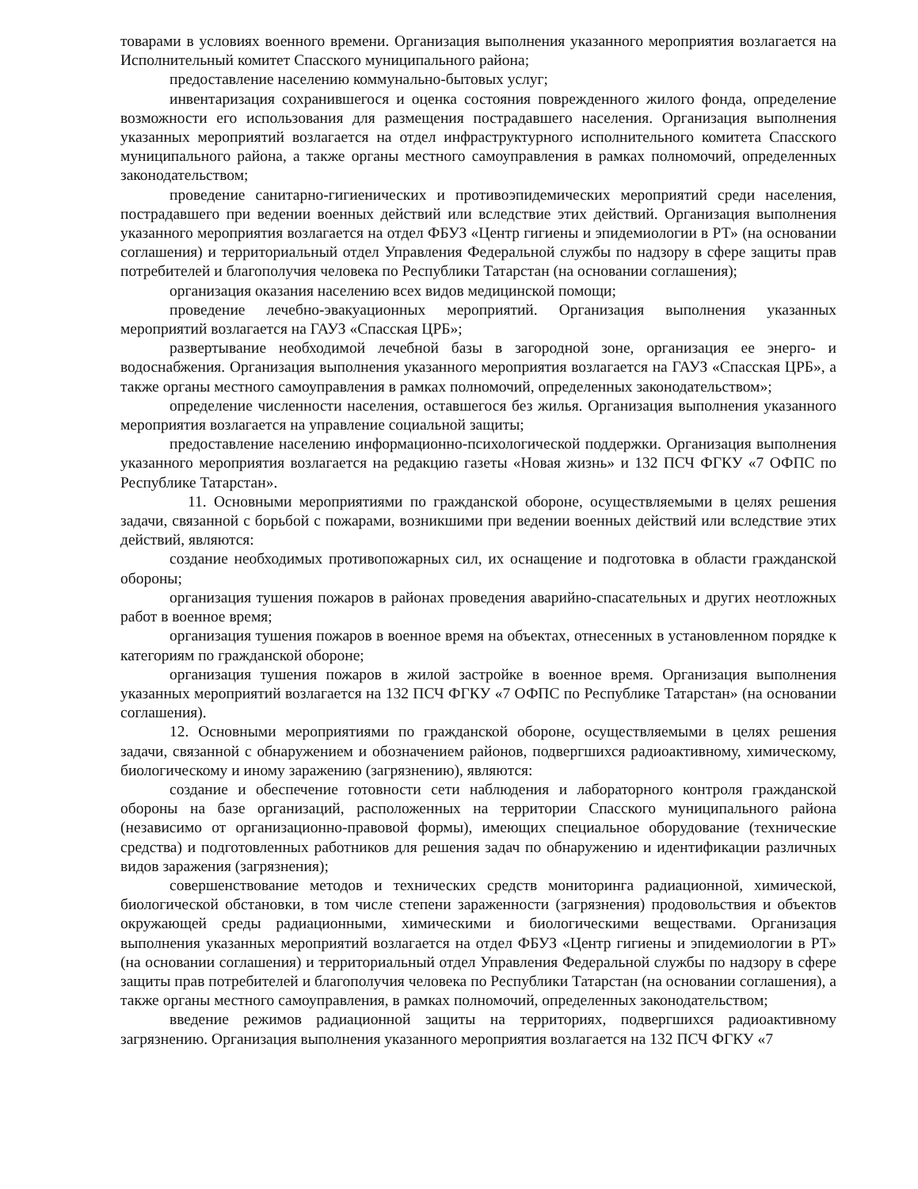товарами в условиях военного времени. Организация выполнения указанного мероприятия возлагается на Исполнительный комитет Спасского муниципального района;
предоставление населению коммунально-бытовых услуг;
инвентаризация сохранившегося и оценка состояния поврежденного жилого фонда, определение возможности его использования для размещения пострадавшего населения. Организация выполнения указанных мероприятий возлагается на отдел инфраструктурного исполнительного комитета Спасского муниципального района, а также органы местного самоуправления в рамках полномочий, определенных законодательством;
проведение санитарно-гигиенических и противоэпидемических мероприятий среди населения, пострадавшего при ведении военных действий или вследствие этих действий. Организация выполнения указанного мероприятия возлагается на отдел ФБУЗ «Центр гигиены и эпидемиологии в РТ» (на основании соглашения) и территориальный отдел Управления Федеральной службы по надзору в сфере защиты прав потребителей и благополучия человека по Республики Татарстан (на основании соглашения);
организация оказания населению всех видов медицинской помощи;
проведение лечебно-эвакуационных мероприятий. Организация выполнения указанных мероприятий возлагается на ГАУЗ «Спасская ЦРБ»;
развертывание необходимой лечебной базы в загородной зоне, организация ее энерго- и водоснабжения. Организация выполнения указанного мероприятия возлагается на ГАУЗ «Спасская ЦРБ», а также органы местного самоуправления в рамках полномочий, определенных законодательством»;
определение численности населения, оставшегося без жилья. Организация выполнения указанного мероприятия возлагается на управление социальной защиты;
предоставление населению информационно-психологической поддержки. Организация выполнения указанного мероприятия возлагается на редакцию газеты «Новая жизнь» и 132 ПСЧ ФГКУ «7 ОФПС по Республике Татарстан».
11. Основными мероприятиями по гражданской обороне, осуществляемыми в целях решения задачи, связанной с борьбой с пожарами, возникшими при ведении военных действий или вследствие этих действий, являются:
создание необходимых противопожарных сил, их оснащение и подготовка в области гражданской обороны;
организация тушения пожаров в районах проведения аварийно-спасательных и других неотложных работ в военное время;
организация тушения пожаров в военное время на объектах, отнесенных в установленном порядке к категориям по гражданской обороне;
организация тушения пожаров в жилой застройке в военное время. Организация выполнения указанных мероприятий возлагается на 132 ПСЧ ФГКУ «7 ОФПС по Республике Татарстан» (на основании соглашения).
12. Основными мероприятиями по гражданской обороне, осуществляемыми в целях решения задачи, связанной с обнаружением и обозначением районов, подвергшихся радиоактивному, химическому, биологическому и иному заражению (загрязнению), являются:
создание и обеспечение готовности сети наблюдения и лабораторного контроля гражданской обороны на базе организаций, расположенных на территории Спасского муниципального района (независимо от организационно-правовой формы), имеющих специальное оборудование (технические средства) и подготовленных работников для решения задач по обнаружению и идентификации различных видов заражения (загрязнения);
совершенствование методов и технических средств мониторинга радиационной, химической, биологической обстановки, в том числе степени зараженности (загрязнения) продовольствия и объектов окружающей среды радиационными, химическими и биологическими веществами. Организация выполнения указанных мероприятий возлагается на отдел ФБУЗ «Центр гигиены и эпидемиологии в РТ» (на основании соглашения) и территориальный отдел Управления Федеральной службы по надзору в сфере защиты прав потребителей и благополучия человека по Республики Татарстан (на основании соглашения), а также органы местного самоуправления, в рамках полномочий, определенных законодательством;
введение режимов радиационной защиты на территориях, подвергшихся радиоактивному загрязнению. Организация выполнения указанного мероприятия возлагается на 132 ПСЧ ФГКУ «7